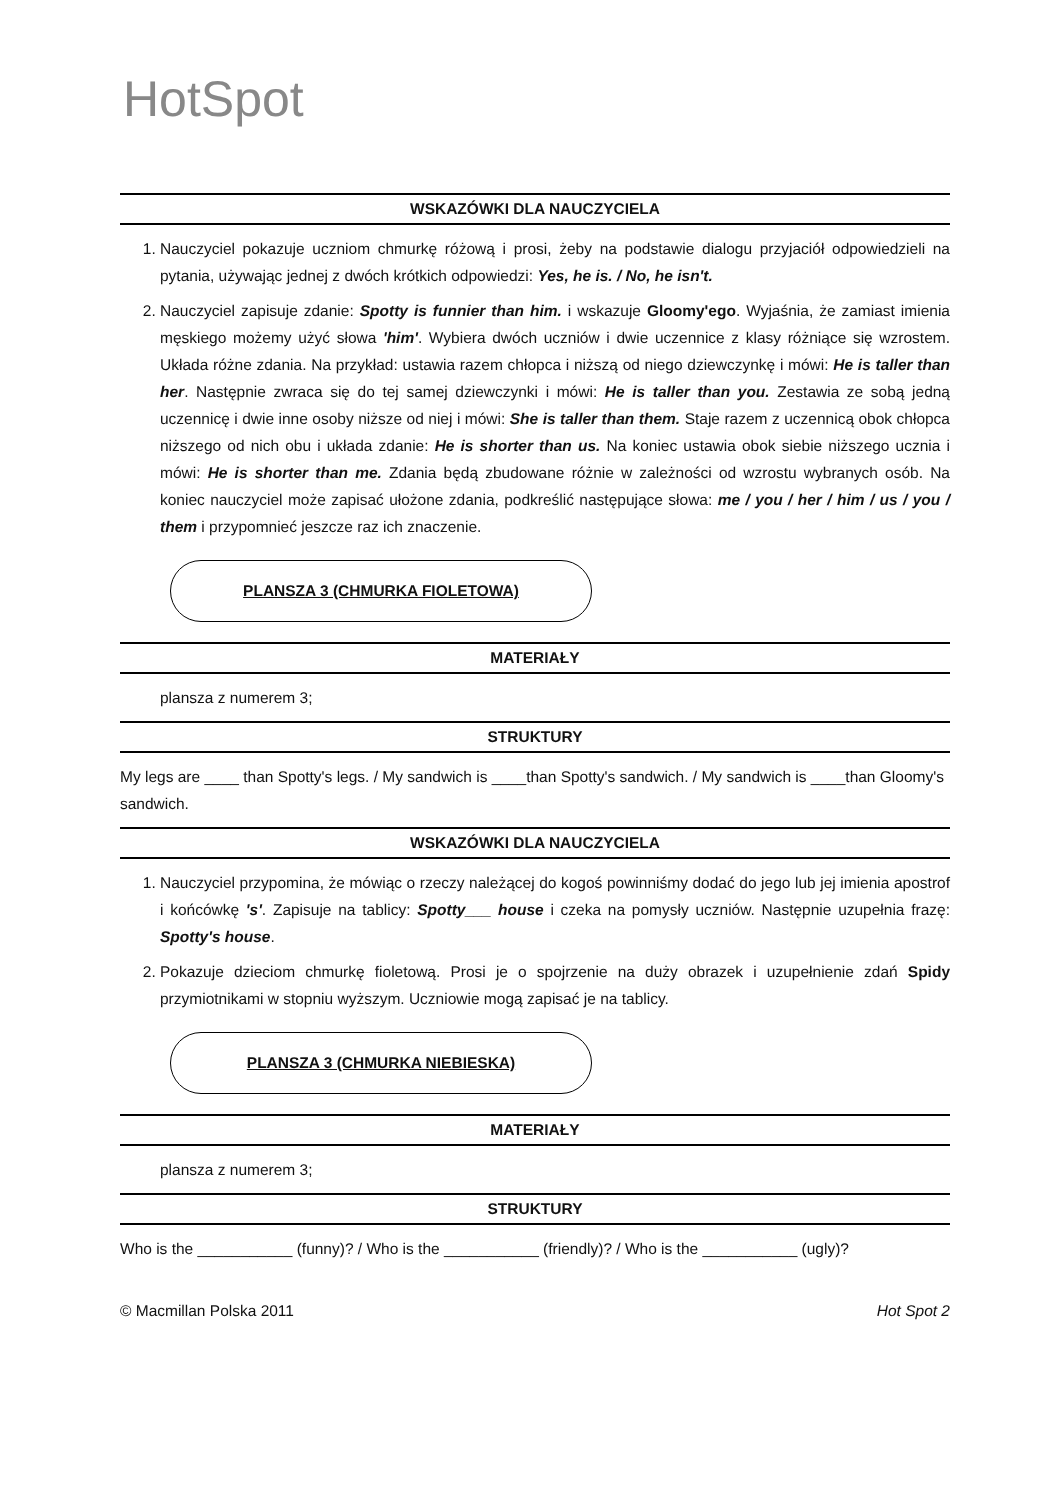HotSpot
WSKAZÓWKI DLA NAUCZYCIELA
1. Nauczyciel pokazuje uczniom chmurkę różową i prosi, żeby na podstawie dialogu przyjaciół odpowiedzieli na pytania, używając jednej z dwóch krótkich odpowiedzi: Yes, he is. / No, he isn't.
2. Nauczyciel zapisuje zdanie: Spotty is funnier than him. i wskazuje Gloomy'ego. Wyjaśnia, że zamiast imienia męskiego możemy użyć słowa 'him'. Wybiera dwóch uczniów i dwie uczennice z klasy różniące się wzrostem. Układa różne zdania. Na przykład: ustawia razem chłopca i niższą od niego dziewczynkę i mówi: He is taller than her. Następnie zwraca się do tej samej dziewczynki i mówi: He is taller than you. Zestawia ze sobą jedną uczennicę i dwie inne osoby niższe od niej i mówi: She is taller than them. Staje razem z uczennicą obok chłopca niższego od nich obu i układa zdanie: He is shorter than us. Na koniec ustawia obok siebie niższego ucznia i mówi: He is shorter than me. Zdania będą zbudowane różnie w zależności od wzrostu wybranych osób. Na koniec nauczyciel może zapisać ułożone zdania, podkreślić następujące słowa: me / you / her / him / us / you / them i przypomnieć jeszcze raz ich znaczenie.
PLANSZA 3 (CHMURKA FIOLETOWA)
MATERIAŁY
plansza z numerem 3;
STRUKTURY
My legs are ____ than Spotty's legs. / My sandwich is ____than Spotty's sandwich. / My sandwich is ____than Gloomy's sandwich.
WSKAZÓWKI DLA NAUCZYCIELA
1. Nauczyciel przypomina, że mówiąc o rzeczy należącej do kogoś powinniśmy dodać do jego lub jej imienia apostrof i końcówkę 's'. Zapisuje na tablicy: Spotty___ house i czeka na pomysły uczniów. Następnie uzupełnia frazę: Spotty's house.
2. Pokazuje dzieciom chmurkę fioletową. Prosi je o spojrzenie na duży obrazek i uzupełnienie zdań Spidy przymiotnikami w stopniu wyższym. Uczniowie mogą zapisać je na tablicy.
PLANSZA 3 (CHMURKA NIEBIESKA)
MATERIAŁY
plansza z numerem 3;
STRUKTURY
Who is the ___________ (funny)? / Who is the ___________ (friendly)? / Who is the ___________ (ugly)?
© Macmillan Polska 2011 Hot Spot 2